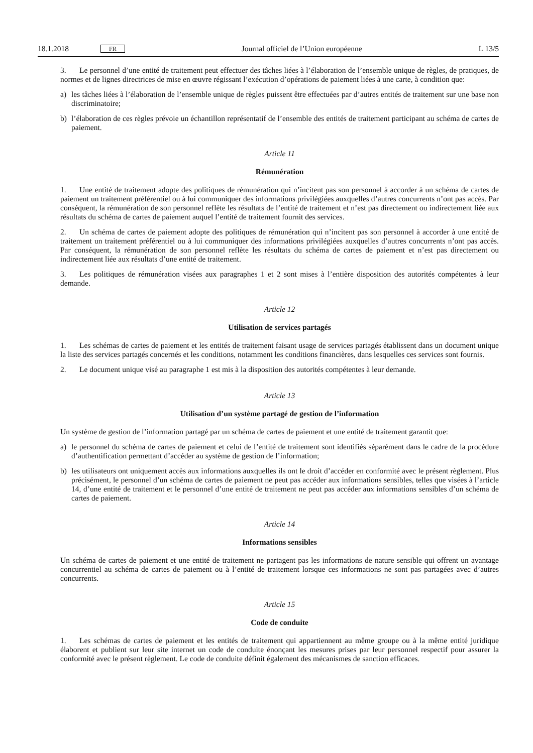18.1.2018 FR Journal officiel de l’Union européenne L 13/5
3. Le personnel d’une entité de traitement peut effectuer des tâches liées à l’élaboration de l’ensemble unique de règles, de pratiques, de normes et de lignes directrices de mise en œuvre régissant l’exécution d’opérations de paiement liées à une carte, à condition que:
a) les tâches liées à l’élaboration de l’ensemble unique de règles puissent être effectuées par d’autres entités de traitement sur une base non discriminatoire;
b) l’élaboration de ces règles prévoie un échantillon représentatif de l’ensemble des entités de traitement participant au schéma de cartes de paiement.
Article 11
Rémunération
1. Une entité de traitement adopte des politiques de rémunération qui n’incitent pas son personnel à accorder à un schéma de cartes de paiement un traitement préférentiel ou à lui communiquer des informations privilégiées auxquelles d’autres concurrents n’ont pas accès. Par conséquent, la rémunération de son personnel reflète les résultats de l’entité de traitement et n’est pas directement ou indirectement liée aux résultats du schéma de cartes de paiement auquel l’entité de traitement fournit des services.
2. Un schéma de cartes de paiement adopte des politiques de rémunération qui n’incitent pas son personnel à accorder à une entité de traitement un traitement préférentiel ou à lui communiquer des informations privilégiées auxquelles d’autres concurrents n’ont pas accès. Par conséquent, la rémunération de son personnel reflète les résultats du schéma de cartes de paiement et n’est pas directement ou indirectement liée aux résultats d’une entité de traitement.
3. Les politiques de rémunération visées aux paragraphes 1 et 2 sont mises à l’entière disposition des autorités compétentes à leur demande.
Article 12
Utilisation de services partagés
1. Les schémas de cartes de paiement et les entités de traitement faisant usage de services partagés établissent dans un document unique la liste des services partagés concernés et les conditions, notamment les conditions financières, dans lesquelles ces services sont fournis.
2. Le document unique visé au paragraphe 1 est mis à la disposition des autorités compétentes à leur demande.
Article 13
Utilisation d’un système partagé de gestion de l’information
Un système de gestion de l’information partagé par un schéma de cartes de paiement et une entité de traitement garantit que:
a) le personnel du schéma de cartes de paiement et celui de l’entité de traitement sont identifiés séparément dans le cadre de la procédure d’authentification permettant d’accéder au système de gestion de l’information;
b) les utilisateurs ont uniquement accès aux informations auxquelles ils ont le droit d’accéder en conformité avec le présent règlement. Plus précisément, le personnel d’un schéma de cartes de paiement ne peut pas accéder aux informations sensibles, telles que visées à l’article 14, d’une entité de traitement et le personnel d’une entité de traitement ne peut pas accéder aux informations sensibles d’un schéma de cartes de paiement.
Article 14
Informations sensibles
Un schéma de cartes de paiement et une entité de traitement ne partagent pas les informations de nature sensible qui offrent un avantage concurrentiel au schéma de cartes de paiement ou à l’entité de traitement lorsque ces informations ne sont pas partagées avec d’autres concurrents.
Article 15
Code de conduite
1. Les schémas de cartes de paiement et les entités de traitement qui appartiennent au même groupe ou à la même entité juridique élaborent et publient sur leur site internet un code de conduite énonçant les mesures prises par leur personnel respectif pour assurer la conformité avec le présent règlement. Le code de conduite définit également des mécanismes de sanction efficaces.